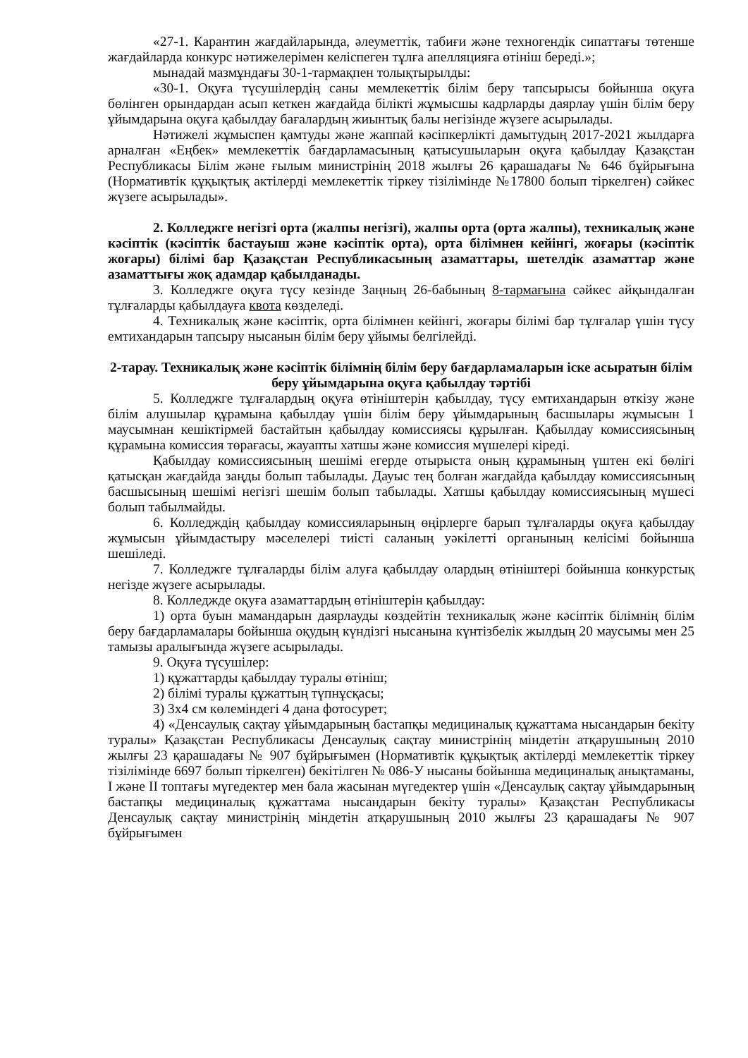«27-1. Карантин жағдайларында, әлеуметтік, табиғи және техногендік сипаттағы төтенше жағдайларда конкурс нәтижелерімен келіспеген тұлға апелляцияға өтініш береді.»;
мынадай мазмұндағы 30-1-тармақпен толықтырылды:
«30-1. Оқуға түсушілердің саны мемлекеттік білім беру тапсырысы бойынша оқуға бөлінген орындардан асып кеткен жағдайда білікті жұмысшы кадрларды даярлау үшін білім беру ұйымдарына оқуға қабылдау бағалардың жиынтық балы негізінде жүзеге асырылады.
Нәтижелі жұмыспен қамтуды және жаппай кәсіпкерлікті дамытудың 2017-2021 жылдарға арналған «Еңбек» мемлекеттік бағдарламасының қатысушыларын оқуға қабылдау Қазақстан Республикасы Білім және ғылым министрінің 2018 жылғы 26 қарашадағы № 646 бұйрығына (Нормативтік құқықтық актілерді мемлекеттік тіркеу тізілімінде №17800 болып тіркелген) сәйкес жүзеге асырылады».
2. Колледжге негізгі орта (жалпы негізгі), жалпы орта (орта жалпы), техникалық және кәсіптік (кәсіптік бастауыш және кәсіптік орта), орта білімнен кейінгі, жоғары (кәсіптік жоғары) білімі бар Қазақстан Республикасының азаматтары, шетелдік азаматтар және азаматтығы жоқ адамдар қабылданады.
3. Колледжге оқуға түсу кезінде Заңның 26-бабының 8-тармағына сәйкес айқындалған тұлғаларды қабылдауға квота көзделеді.
4. Техникалық және кәсіптік, орта білімнен кейінгі, жоғары білімі бар тұлғалар үшін түсу емтихандарын тапсыру нысанын білім беру ұйымы белгілейді.
2-тарау. Техникалық және кәсіптік білімнің білім беру бағдарламаларын іске асыратын білім беру ұйымдарына оқуға қабылдау тәртібі
5. Колледжге тұлғалардың оқуға өтініштерін қабылдау, түсу емтихандарын өткізу және білім алушылар құрамына қабылдау үшін білім беру ұйымдарының басшылары жұмысын 1 маусымнан кешіктірмей бастайтын қабылдау комиссиясы құрылған. Қабылдау комиссиясының құрамына комиссия төрағасы, жауапты хатшы және комиссия мүшелері кіреді.
Қабылдау комиссиясының шешімі егерде отырыста оның құрамының үштен екі бөлігі қатысқан жағдайда заңды болып табылады. Дауыс тең болған жағдайда қабылдау комиссиясының басшысының шешімі негізгі шешім болып табылады. Хатшы қабылдау комиссиясының мүшесі болып табылмайды.
6. Колледждің қабылдау комиссияларының өңірлерге барып тұлғаларды оқуға қабылдау жұмысын ұйымдастыру мәселелері тиісті саланың уәкілетті органының келісімі бойынша шешіледі.
7. Колледжге тұлғаларды білім алуға қабылдау олардың өтініштері бойынша конкурстық негізде жүзеге асырылады.
8. Колледжде оқуға азаматтардың өтініштерін қабылдау:
1) орта буын мамандарын даярлауды көздейтін техникалық және кәсіптік білімнің білім беру бағдарламалары бойынша оқудың күндізгі нысанына күнтізбелік жылдың 20 маусымы мен 25 тамызы аралығында жүзеге асырылады.
9. Оқуға түсушілер:
1) құжаттарды қабылдау туралы өтініш;
2) білімі туралы құжаттың түпнұсқасы;
3) 3х4 см көлеміндегі 4 дана фотосурет;
4) «Денсаулық сақтау ұйымдарының бастапқы медициналық құжаттама нысандарын бекіту туралы» Қазақстан Республикасы Денсаулық сақтау министрінің міндетін атқарушының 2010 жылғы 23 қарашадағы № 907 бұйрығымен (Нормативтік құқықтық актілерді мемлекеттік тіркеу тізілімінде 6697 болып тіркелген) бекітілген № 086-У нысаны бойынша медициналық анықтаманы, І және ІІ топтағы мүгедектер мен бала жасынан мүгедектер үшін «Денсаулық сақтау ұйымдарының бастапқы медициналық құжаттама нысандарын бекіту туралы» Қазақстан Республикасы Денсаулық сақтау министрінің міндетін атқарушының 2010 жылғы 23 қарашадағы № 907 бұйрығымен